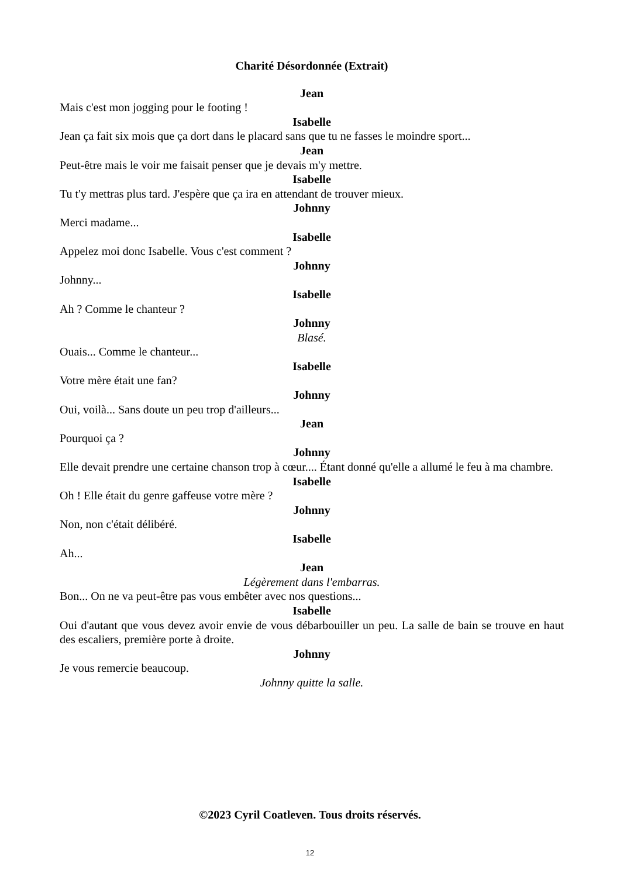Charité Désordonnée (Extrait)
Jean
Mais c'est mon jogging pour le footing !
Isabelle
Jean ça fait six mois que ça dort dans le placard sans que tu ne fasses le moindre sport...
Jean
Peut-être mais le voir me faisait penser que je devais m'y mettre.
Isabelle
Tu t'y mettras plus tard. J'espère que ça ira en attendant de trouver mieux.
Johnny
Merci madame...
Isabelle
Appelez moi donc Isabelle. Vous c'est comment ?
Johnny
Johnny...
Isabelle
Ah ? Comme le chanteur ?
Johnny
Blasé.
Ouais... Comme le chanteur...
Isabelle
Votre mère était une fan?
Johnny
Oui, voilà... Sans doute un peu trop d'ailleurs...
Jean
Pourquoi ça ?
Johnny
Elle devait prendre une certaine chanson trop à cœur.... Étant donné qu'elle a allumé le feu à ma chambre.
Isabelle
Oh ! Elle était du genre gaffeuse votre mère ?
Johnny
Non, non c'était délibéré.
Isabelle
Ah...
Jean
Légèrement dans l'embarras.
Bon... On ne va peut-être pas vous embêter avec nos questions...
Isabelle
Oui d'autant que vous devez avoir envie de vous débarbouiller un peu. La salle de bain se trouve en haut des escaliers, première porte à droite.
Johnny
Je vous remercie beaucoup.
Johnny quitte la salle.
©2023 Cyril Coatleven. Tous droits réservés.
12